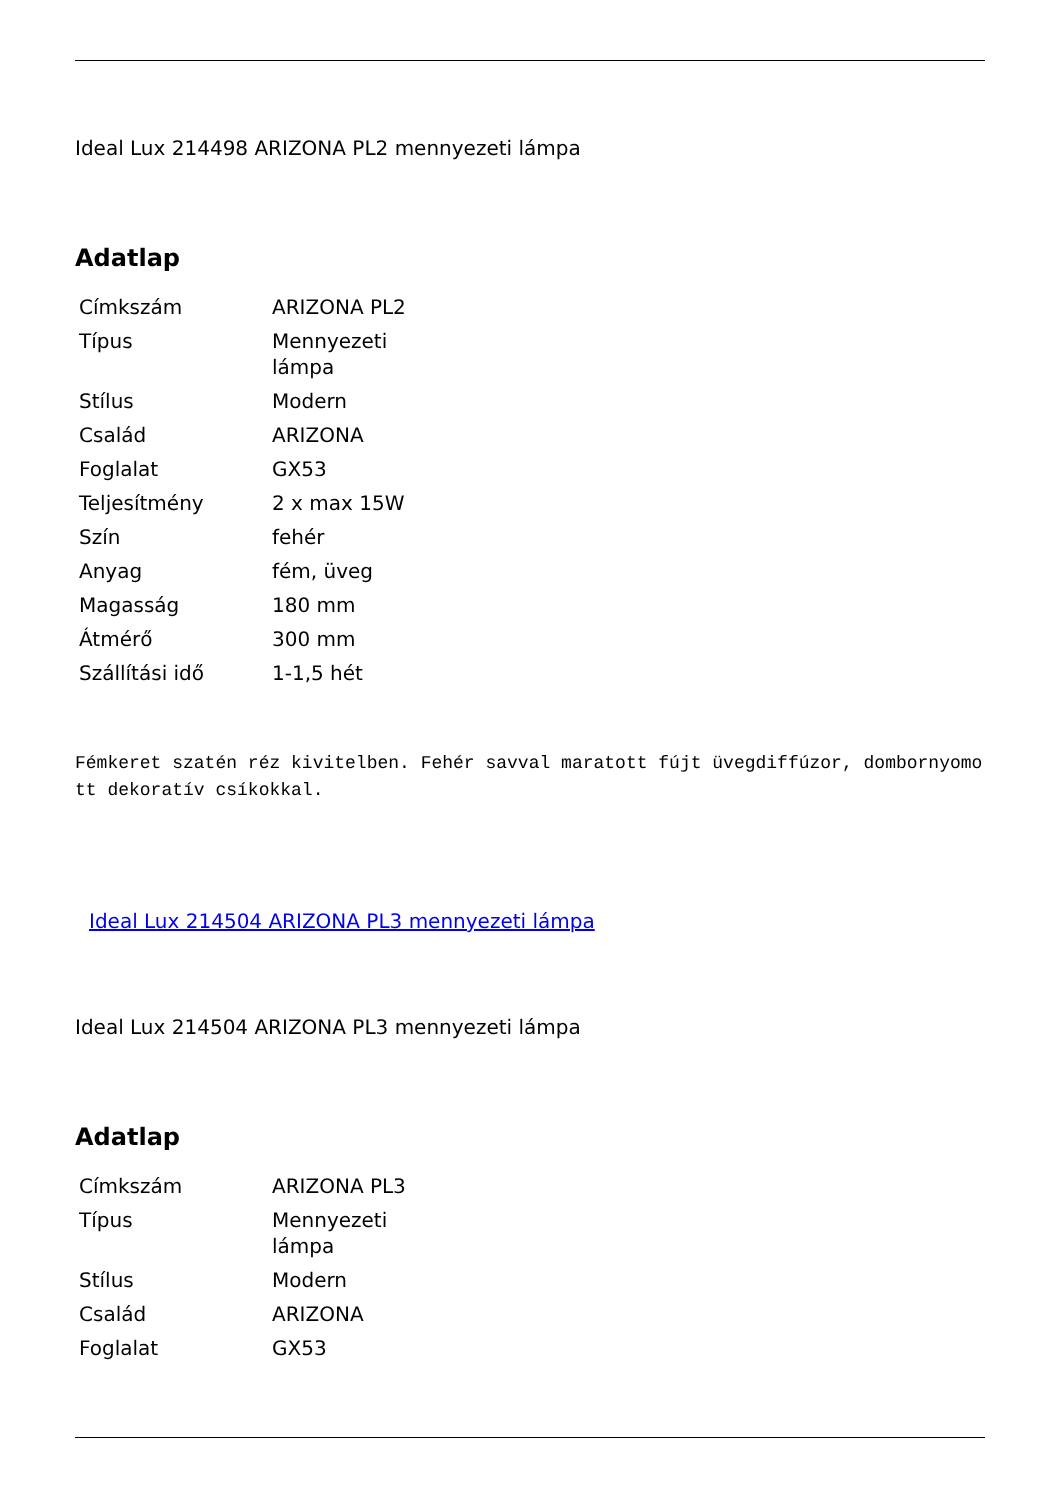Ideal Lux 214498 ARIZONA PL2 mennyezeti lámpa
Adatlap
| Címkszám | ARIZONA PL2 |
| Típus | Mennyezeti lámpa |
| Stílus | Modern |
| Család | ARIZONA |
| Foglalat | GX53 |
| Teljesítmény | 2 x max 15W |
| Szín | fehér |
| Anyag | fém, üveg |
| Magasság | 180 mm |
| Átmérő | 300 mm |
| Szállítási idő | 1-1,5 hét |
Fémkeret szatén réz kivitelben. Fehér savval maratott fújt üvegdiffúzor, dombornyomott dekoratív csíkokkal.
Ideal Lux 214504 ARIZONA PL3 mennyezeti lámpa
Ideal Lux 214504 ARIZONA PL3 mennyezeti lámpa
Adatlap
| Címkszám | ARIZONA PL3 |
| Típus | Mennyezeti lámpa |
| Stílus | Modern |
| Család | ARIZONA |
| Foglalat | GX53 |